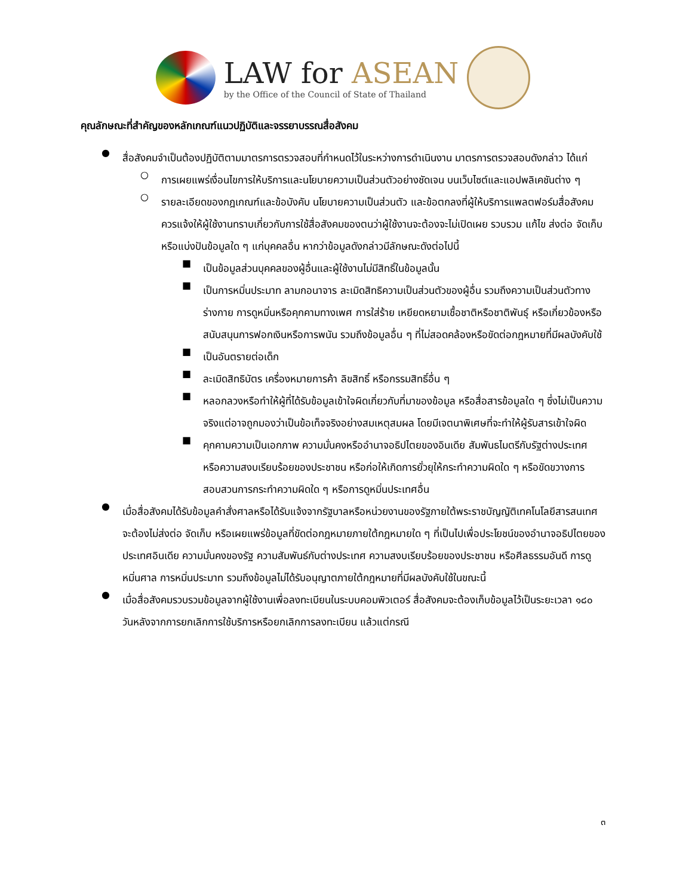LAW for ASEAN
by the Office of the Council of State of Thailand
คุณลักษณะที่สำคัญของหลักเกณฑ์แนวปฏิบัติและจรรยาบรรณสื่อสังคม
●
สื่อสังคมจำเป็นต้องปฏิบัติตามมาตรการตรวจสอบที่กำหนดไว้ในระหว่างการดำเนินงาน มาตรการตรวจสอบดังกล่าว ได้แก่
○
การเผยแพร่เงื่อนไขการให้บริการและนโยบายความเป็นส่วนตัวอย่างชัดเจน บนเว็บไซต์และแอปพลิเคชันต่าง ๆ
○
รายละเอียดของกฎเกณฑ์และข้อบังคับ นโยบายความเป็นส่วนตัว และข้อตกลงที่ผู้ให้บริการแพลตฟอร์มสื่อสังคมควรแจ้งให้ผู้ใช้งานทราบเกี่ยวกับการใช้สื่อสังคมของตนว่าผู้ใช้งานจะต้องจะไม่เปิดเผย รวบรวม แก้ไข ส่งต่อ จัดเก็บ หรือแบ่งปันข้อมูลใด ๆ แก่บุคคลอื่น หากว่าข้อมูลดังกล่าวมีลักษณะดังต่อไปนี้
■
เป็นข้อมูลส่วนบุคคลของผู้อื่นและผู้ใช้งานไม่มีสิทธิ์ในข้อมูลนั้น
■
เป็นการหมิ่นประมาท ลามกอนาจาร ละเมิดสิทธิความเป็นส่วนตัวของผู้อื่น รวมถึงความเป็นส่วนตัวทางร่างกาย การดูหมิ่นหรือคุกคามทางเพศ การใส่ร้าย เหยียดหยามเชื้อชาติหรือชาติพันธุ์ หรือเกี่ยวข้องหรือสนับสนุนการฟอกเงินหรือการพนัน รวมถึงข้อมูลอื่น ๆ ที่ไม่สอดคล้องหรือขัดต่อกฎหมายที่มีผลบังคับใช้
■
เป็นอันตรายต่อเด็ก
■
ละเมิดสิทธิบัตร เครื่องหมายการค้า ลิขสิทธิ์ หรือกรรมสิทธิ์อื่น ๆ
■
หลอกลวงหรือทำให้ผู้ที่ได้รับข้อมูลเข้าใจผิดเกี่ยวกับที่มาของข้อมูล หรือสื่อสารข้อมูลใด ๆ ซึ่งไม่เป็นความจริงแต่อาจถูกมองว่าเป็นข้อเท็จจริงอย่างสมเหตุสมผล โดยมีเจตนาพิเศษที่จะทำให้ผู้รับสารเข้าใจผิด
■
คุกคามความเป็นเอกภาพ ความมั่นคงหรืออำนาจอธิปไตยของอินเดีย สัมพันธไมตรีกับรัฐต่างประเทศ หรือความสงบเรียบร้อยของประชาชน หรือก่อให้เกิดการยั่วยุให้กระทำความผิดใด ๆ หรือขัดขวางการสอบสวนการกระทำความผิดใด ๆ หรือการดูหมิ่นประเทศอื่น
●
เมื่อสื่อสังคมได้รับข้อมูลคำสั่งศาลหรือได้รับแจ้งจากรัฐบาลหรือหน่วยงานของรัฐภายใต้พระราชบัญญัติเทคโนโลยีสารสนเทศ จะต้องไม่ส่งต่อ จัดเก็บ หรือเผยแพร่ข้อมูลที่ขัดต่อกฎหมายภายใต้กฎหมายใด ๆ ที่เป็นไปเพื่อประโยชน์ของอำนาจอธิปไตยของประเทศอินเดีย ความมั่นคงของรัฐ ความสัมพันธ์กับต่างประเทศ ความสงบเรียบร้อยของประชาชน หรือศีลธรรมอันดี การดูหมิ่นศาล การหมิ่นประมาท รวมถึงข้อมูลไม่ได้รับอนุญาตภายใต้กฎหมายที่มีผลบังคับใช้ในขณะนี้
●
เมื่อสื่อสังคมรวบรวมข้อมูลจากผู้ใช้งานเพื่อลงทะเบียนในระบบคอมพิวเตอร์ สื่อสังคมจะต้องเก็บข้อมูลไว้เป็นระยะเวลา ๑๘๐ วันหลังจากการยกเลิกการใช้บริการหรือยกเลิกการลงทะเบียน แล้วแต่กรณี
๓